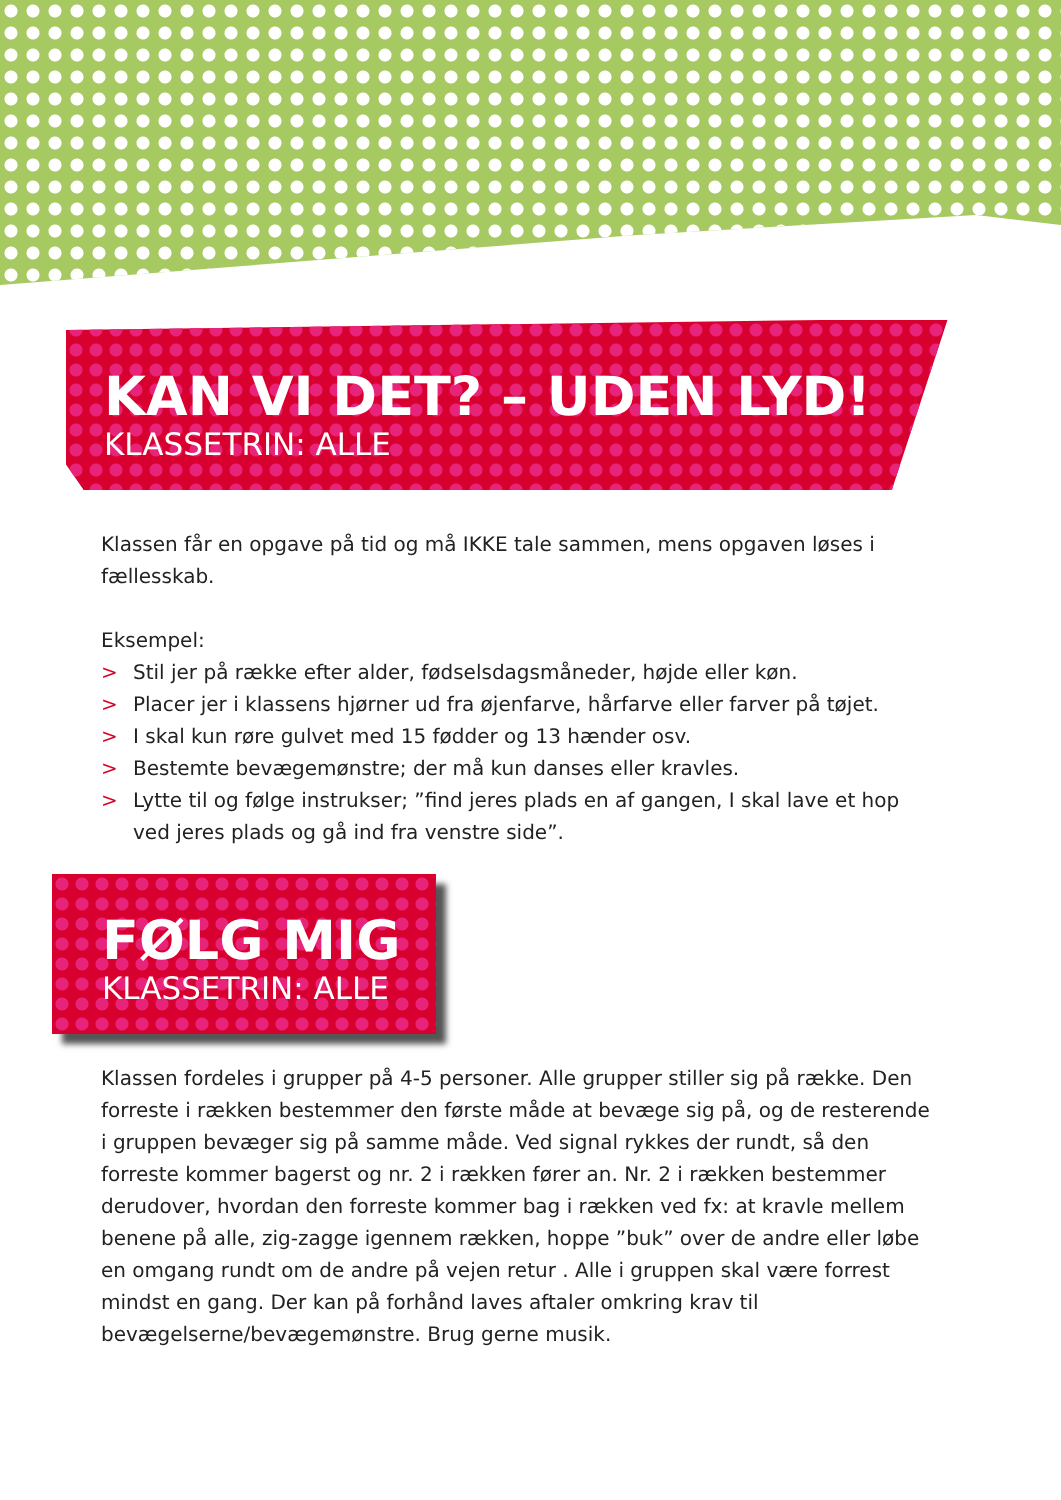KAN VI DET? – UDEN LYD!
KLASSETRIN: ALLE
Klassen får en opgave på tid og må IKKE tale sammen, mens opgaven løses i fællesskab.
Eksempel:
> Stil jer på række efter alder, fødselsdagsmåneder, højde eller køn.
> Placer jer i klassens hjørner ud fra øjenfarve, hårfarve eller farver på tøjet.
> I skal kun røre gulvet med 15 fødder og 13 hænder osv.
> Bestemte bevægemønstre; der må kun danses eller kravles.
> Lytte til og følge instrukser; ”find jeres plads en af gangen, I skal lave et hop ved jeres plads og gå ind fra venstre side”.
FØLG MIG
KLASSETRIN: ALLE
Klassen fordeles i grupper på 4-5 personer. Alle grupper stiller sig på række. Den forreste i rækken bestemmer den første måde at bevæge sig på, og de resterende i gruppen bevæger sig på samme måde. Ved signal rykkes der rundt, så den forreste kommer bagerst og nr. 2 i rækken fører an. Nr. 2 i rækken bestemmer derudover, hvordan den forreste kommer bag i rækken ved fx: at kravle mellem benene på alle, zig-zagge igennem rækken, hoppe ”buk” over de andre eller løbe en omgang rundt om de andre på vejen retur . Alle i gruppen skal være forrest mindst en gang. Der kan på forhånd laves aftaler omkring krav til bevægelserne/bevægemønstre. Brug gerne musik.